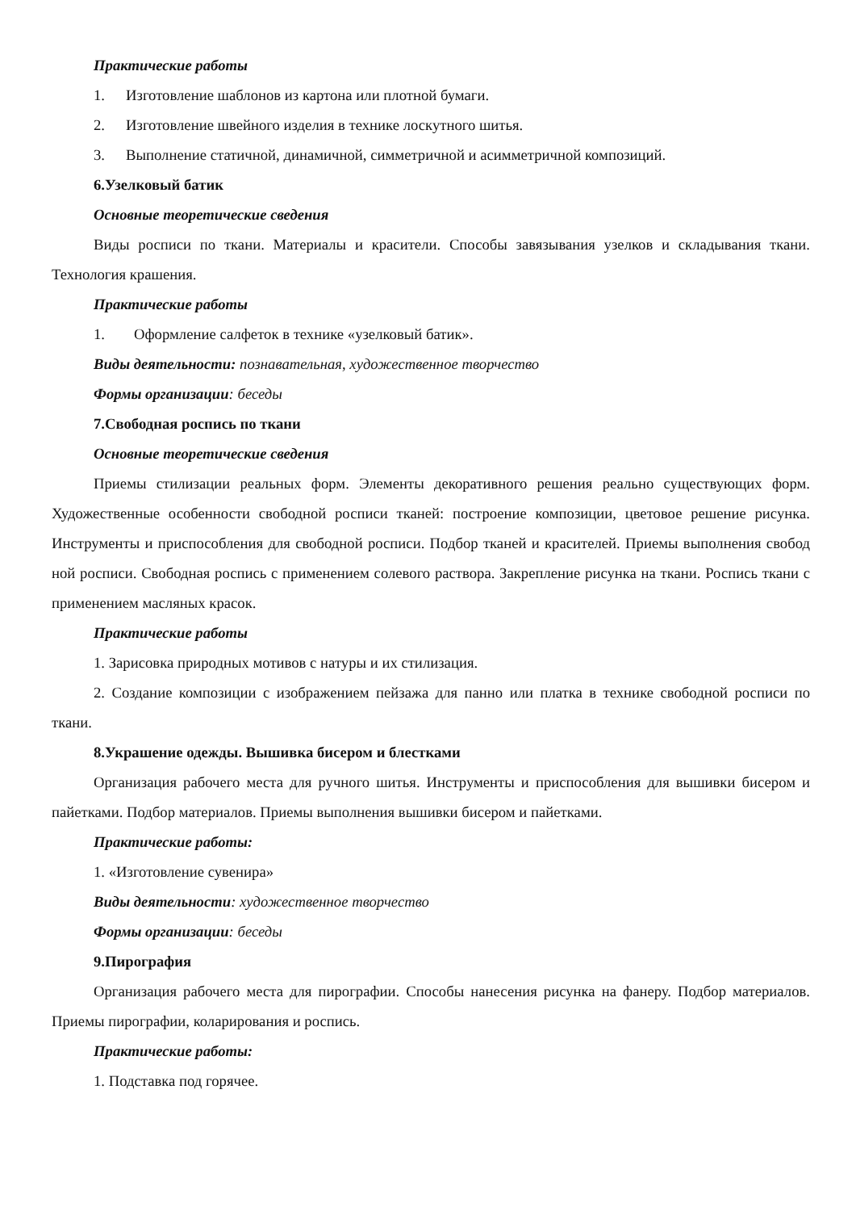Практические работы
1. Изготовление шаблонов из картона или плотной бумаги.
2. Изготовление швейного изделия в технике лоскутного шитья.
3. Выполнение статичной, динамичной, симметричной и асимметричной композиций.
6.Узелковый батик
Основные теоретические сведения
Виды росписи по ткани. Материалы и красители. Способы завязывания узелков и складывания ткани. Технология крашения.
Практические работы
1. Оформление салфеток в технике «узелковый батик».
Виды деятельности: познавательная, художественное творчество
Формы организации: беседы
7.Свободная роспись по ткани
Основные теоретические сведения
Приемы стилизации реальных форм. Элементы декоративного решения реально существующих форм. Художественные особенности свободной росписи тканей: построение композиции, цветовое решение рисунка. Инструменты и приспособления для свободной росписи. Подбор тканей и красителей. Приемы выполнения свобод ной росписи. Свободная роспись с применением солевого раствора. Закрепление рисунка на ткани. Роспись ткани с применением масляных красок.
Практические работы
1. Зарисовка природных мотивов с натуры и их стилизация.
2. Создание композиции с изображением пейзажа для панно или платка в технике свободной росписи по ткани.
8.Украшение одежды. Вышивка бисером и блестками
Организация рабочего места для ручного шитья. Инструменты и приспособления для вышивки бисером и пайетками. Подбор материалов. Приемы выполнения вышивки бисером и пайетками.
Практические работы:
1. «Изготовление сувенира»
Виды деятельности: художественное творчество
Формы организации: беседы
9.Пирография
Организация рабочего места для пирографии. Способы нанесения рисунка на фанеру. Подбор материалов. Приемы пирографии, коларирования и роспись.
Практические работы:
1. Подставка под горячее.